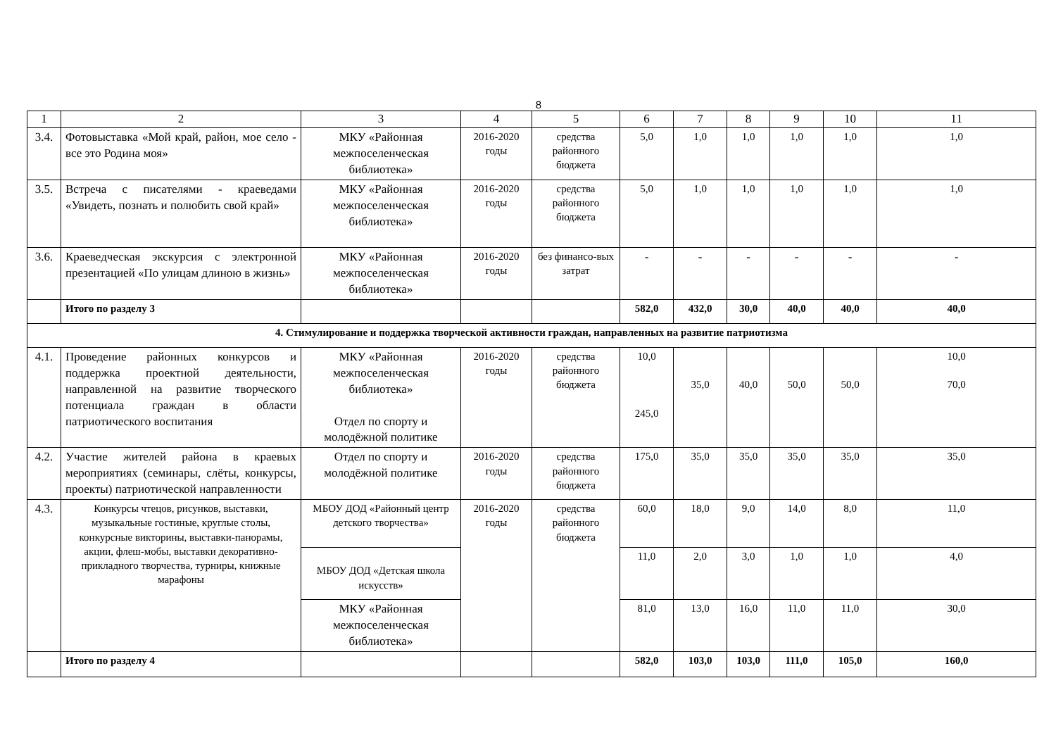8
| 1 | 2 | 3 | 4 | 5 | 6 | 7 | 8 | 9 | 10 | 11 |
| --- | --- | --- | --- | --- | --- | --- | --- | --- | --- | --- |
| 3.4. | Фотовыставка «Мой край, район, мое село - все это Родина моя» | МКУ «Районная межпоселенческая библиотека» | 2016-2020 годы | средства районного бюджета | 5,0 | 1,0 | 1,0 | 1,0 | 1,0 | 1,0 |
| 3.5. | Встреча с писателями - краеведами «Увидеть, познать и полюбить свой край» | МКУ «Районная межпоселенческая библиотека» | 2016-2020 годы | средства районного бюджета | 5,0 | 1,0 | 1,0 | 1,0 | 1,0 | 1,0 |
| 3.6. | Краеведческая экскурсия с электронной презентацией «По улицам длиною в жизнь» | МКУ «Районная межпоселенческая библиотека» | 2016-2020 годы | без финансо-вых затрат | - | - | - | - | - | - |
| | Итого по разделу 3 | | | | 582,0 | 432,0 | 30,0 | 40,0 | 40,0 | 40,0 |
| 4. Стимулирование и поддержка творческой активности граждан, направленных на развитие патриотизма | | | | | | | | | | |
| 4.1. | Проведение районных конкурсов и поддержка проектной деятельности, направленной на развитие творческого потенциала граждан в области патриотического воспитания | МКУ «Районная межпоселенческая библиотека» Отдел по спорту и молодёжной политике | 2016-2020 годы | средства районного бюджета | 10,0 245,0 | 35,0 | 40,0 | 50,0 | 50,0 | 10,0 70,0 |
| 4.2. | Участие жителей района в краевых мероприятиях (семинары, слёты, конкурсы, проекты) патриотической направленности | Отдел по спорту и молодёжной политике | 2016-2020 годы | средства районного бюджета | 175,0 | 35,0 | 35,0 | 35,0 | 35,0 | 35,0 |
| 4.3. | Конкурсы чтецов, рисунков, выставки, музыкальные гостиные, круглые столы, конкурсные викторины, выставки-панорамы, акции, флеш-мобы, выставки декоративно-прикладного творчества, турниры, книжные марафоны | МБОУ ДОД «Районный центр детского творчества» | 2016-2020 годы | средства районного бюджета | 60,0 | 18,0 | 9,0 | 14,0 | 8,0 | 11,0 |
| | | МБОУ ДОД «Детская школа искусств» | | | 11,0 | 2,0 | 3,0 | 1,0 | 1,0 | 4,0 |
| | | МКУ «Районная межпоселенческая библиотека» | | | 81,0 | 13,0 | 16,0 | 11,0 | 11,0 | 30,0 |
| | Итого по разделу 4 | | | | 582,0 | 103,0 | 103,0 | 111,0 | 105,0 | 160,0 |